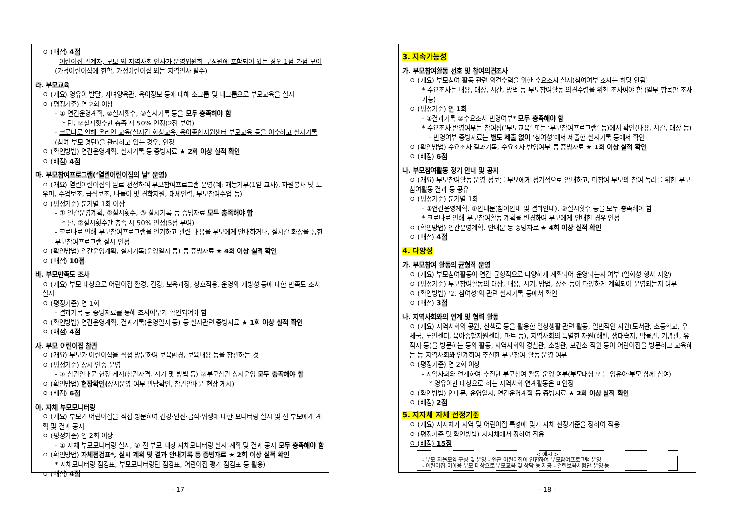ㅇ (배점) 4점
- 어린이집 관계자, 부모 외 지역사회 인사가 운영위원회 구성원에 포함되어 있는 경우 1점 가점 부여 (가정어린이집에 한함, 가정어린이집 외는 지역인사 필수)
라. 부모교육
ㅇ (개요) 영유아 발달, 자녀양육관, 육아정보 등에 대해 소그룹 및 대그룹으로 부모교육을 실시
ㅇ (평정기준) 연 2회 이상
- ① 연간운영계획, ②실시횟수, ③실시기록 등을 모두 충족해야 함
* 단, ②실시횟수만 충족 시 50% 인정(2점 부여)
- 코로나로 인해 온라인 교육(실시간 화상교육, 육아종합지원센터 부모교육 등을 이수하고 실시기록(참여 부모 명단)을 관리하고 있는 경우, 인정
ㅇ (확인방법) 연간운영계획, 실시기록 등 증빙자료 ★ 2회 이상 실적 확인
ㅇ (배점) 4점
마. 부모참여프로그램(‘열린어린이집의 날’ 운영)
ㅇ (개요) 열린어린이집의 날로 선정하여 부모참여프로그램 운영(예: 재능기부(1일 교사), 자원봉사 및 도우미, 수업보조, 급식보조, 나들이 및 견학지원, 대체인력, 부모참여수업 등)
ㅇ (평정기준) 분기별 1회 이상
- ① 연간운영계획, ②실시횟수, ③ 실시기록 등 증빙자료 모두 충족해야 함
* 단, ②실시횟수만 충족 시 50% 인정(5점 부여)
- 코로나로 인해 부모참여프로그램을 연기하고 관련 내용을 부모에게 안내하거나, 실시간 화상을 통한 부모참여프로그램 실시 인정
ㅇ (확인방법) 연간운영계획, 실시기록(운영일지 등) 등 증빙자료 ★ 4회 이상 실적 확인
ㅇ (배점) 10점
바. 부모만족도 조사
ㅇ (개요) 부모 대상으로 어린이집 환경, 건강, 보육과정, 상호작용, 운영의 개방성 등에 대한 만족도 조사 실시
ㅇ (평정기준) 연 1회
- 결과기록 등 증빙자료를 통해 조사여부가 확인되어야 함
ㅇ (확인방법) 연간운영계획, 결과기록(운영일지 등) 등 실시관련 증빙자료 ★ 1회 이상 실적 확인
ㅇ (배점) 4점
사. 부모 어린이집 참관
ㅇ (개요) 부모가 어린이집을 직접 방문하여 보육환경, 보육내용 등을 참관하는 것
ㅇ (평정기준) 상시 연중 운영
- ① 참관안내문 현장 게시(참관자격, 시기 및 방법 등) ②부모참관 상시운영 모두 충족해야 함
ㅇ (확인방법) 현장확인(상시운영 여부 면담확인, 참관안내문 현장 게시)
ㅇ (배점) 6점
아. 자체 부모모니터링
ㅇ (개요) 부모가 어린이집을 직접 방문하여 건강·안전·급식·위생에 대한 모니터링 실시 및 전 부모에게 계획 및 결과 공지
ㅇ (평정기준) 연 2회 이상
- ① 자체 부모모니터링 실시, ② 전 부모 대상 자체모니터링 실시 계획 및 결과 공지 모두 충족해야 함
ㅇ (확인방법) 자체점검표*, 실시 계획 및 결과 안내기록 등 증빙자료 ★ 2회 이상 실적 확인
* 자체모니터링 점검표, 부모모니터링단 점검표, 어린이집 평가 점검표 등 활용)
ㅇ (배점) 4점
- 17 -
3. 지속가능성
가. 부모참여활동 선호 및 참여의견조사
ㅇ (개요) 부모참여 활동 관련 의견수렴을 위한 수요조사 실시(참여여부 조사는 해당 안됨)
* 수요조사는 내용, 대상, 시간, 방법 등 부모참여활동 의견수렴을 위한 조사여야 함 (일부 항목만 조사 가능)
ㅇ (평정기준) 연 1회
- ①결과기록 ②수요조사 반영여부* 모두 충족해야 함
* 수요조사 반영여부는 참여성(‘부모교육’ 또는 ‘부모참여프로그램’ 등)에서 확인(내용, 시간, 대상 등)
- 반영여부 증빙자료는 별도 제출 없이 ‘참여성’에서 제출한 실시기록 등에서 확인
ㅇ (확인방법) 수요조사 결과기록, 수요조사 반영여부 등 증빙자료 ★ 1회 이상 실적 확인
ㅇ (배점) 6점
나. 부모참여활동 정기 안내 및 공지
ㅇ (개요) 부모참여활동 운영 정보를 부모에게 정기적으로 안내하고, 미참여 부모의 참여 독려를 위한 부모참여활동 결과 등 공유
ㅇ (평정기준) 분기별 1회
- ①연간운영계획, ②안내문(참여안내 및 결과안내), ③실시횟수 등을 모두 충족해야 함
* 코로나로 인해 부모참여활동 계획을 변경하여 부모에게 안내한 경우 인정
ㅇ (확인방법) 연간운영계획, 안내문 등 증빙자료 ★ 4회 이상 실적 확인
ㅇ (배점) 4점
4. 다양성
가. 부모참여 활동의 균형적 운영
ㅇ (개요) 부모참여활동이 연간 균형적으로 다양하게 계획되어 운영되는지 여부 (일회성 행사 지양)
ㅇ (평정기준) 부모참여활동의 대상, 내용, 시기, 방법, 장소 등이 다양하게 계획되어 운영되는지 여부
ㅇ (확인방법) ‘2. 참여성’의 관련 실시기록 등에서 확인
ㅇ (배점) 3점
나. 지역사회와의 연계 및 협력 활동
ㅇ (개요) 지역사회의 공원, 산책로 등을 활용한 일상생활 관련 활동, 일반적인 자원(도서관, 초등학교, 우체국, 노인센터, 육아종합지원센터, 마트 등), 지역사회의 특별한 자원(해변, 생태습지, 박물관, 기념관, 유적지 등)을 방문하는 등의 활동, 지역사회의 경찰관, 소방관, 보건소 직원 등이 어린이집을 방문하고 교육하는 등 지역사회와 연계하여 추진한 부모참여 활동 운영 여부
ㅇ (평정기준) 연 2회 이상
- 지역사회와 연계하여 추진한 부모참여 활동 운영 여부(부모대상 또는 영유아·부모 함께 참여)
* 영유아만 대상으로 하는 지역사회 연계활동은 미인정
ㅇ (확인방법) 안내문, 운영일지, 연간운영계획 등 증빙자료 ★ 2회 이상 실적 확인
ㅇ (배점) 2점
5. 지자체 자체 선정기준
ㅇ (개요) 지자체가 지역 및 어린이집 특성에 맞게 자체 선정기준을 정하여 적용
ㅇ (평정기준 및 확인방법) 지자체에서 정하여 적용
ㅇ (배점) 15점
< 예시 >
- 부모 자율모임 구성 및 운영 - 인근 어린이집이 연합하여 부모참여프로그램 운영
- 어린이집 미이용 부모 대상으로 부모교육 및 상담 등 제공 - 열린보육체험단 운영 등
- 18 -